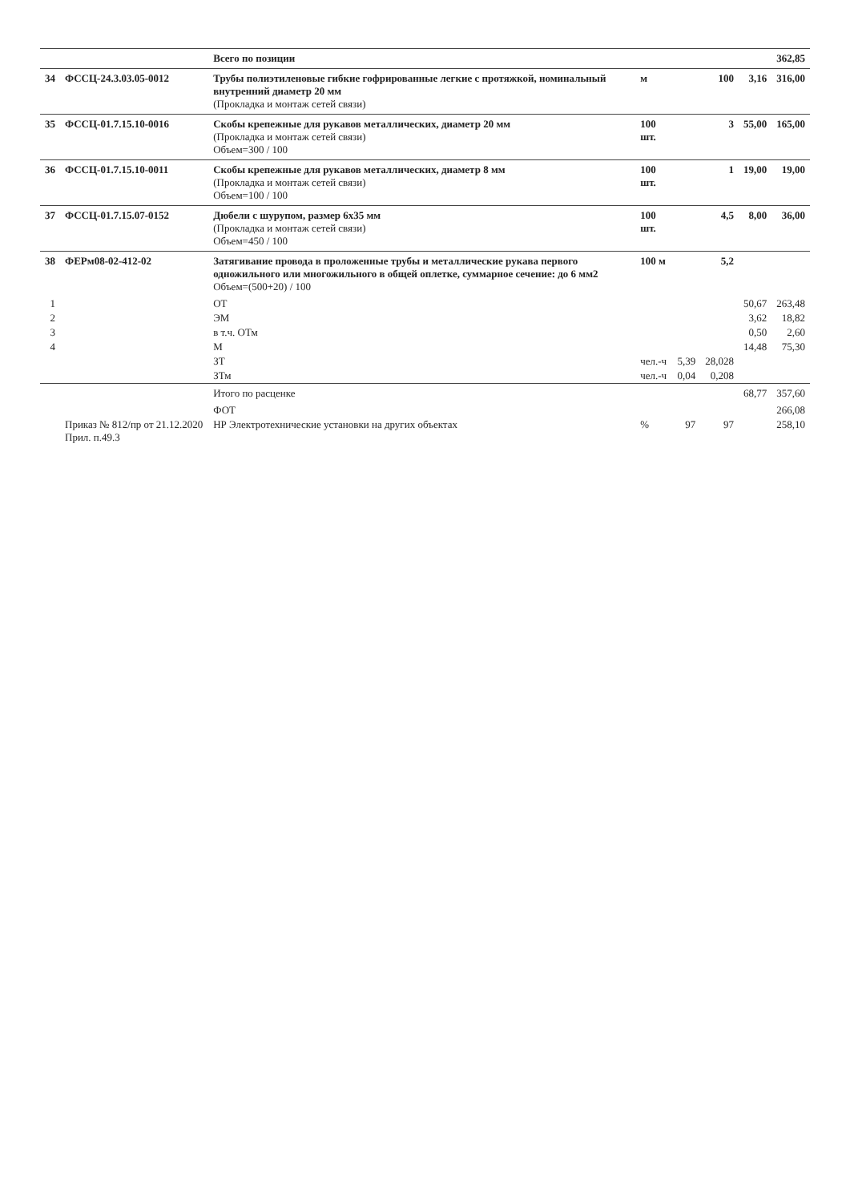| | | Всего по позиции | | | | | 362,85 |
| 34 | ФССЦ-24.3.03.05-0012 | Трубы полиэтиленовые гибкие гофрированные легкие с протяжкой, номинальный внутренний диаметр 20 мм (Прокладка и монтаж сетей связи) | м | | 100 | 3,16 | 316,00 |
| 35 | ФССЦ-01.7.15.10-0016 | Скобы крепежные для рукавов металлических, диаметр 20 мм (Прокладка и монтаж сетей связи) Объем=300 / 100 | 100 шт. | | 3 | 55,00 | 165,00 |
| 36 | ФССЦ-01.7.15.10-0011 | Скобы крепежные для рукавов металлических, диаметр 8 мм (Прокладка и монтаж сетей связи) Объем=100 / 100 | 100 шт. | | 1 | 19,00 | 19,00 |
| 37 | ФССЦ-01.7.15.07-0152 | Дюбели с шурупом, размер 6х35 мм (Прокладка и монтаж сетей связи) Объем=450 / 100 | 100 шт. | | 4,5 | 8,00 | 36,00 |
| 38 | ФЕРм08-02-412-02 | Затягивание провода в проложенные трубы и металлические рукава первого одножильного или многожильного в общей оплетке, суммарное сечение: до 6 мм2 Объем=(500+20) / 100 | 100 м | | 5,2 | | |
| 1 | | ОТ | | | | 50,67 | 263,48 |
| 2 | | ЭМ | | | | 3,62 | 18,82 |
| 3 | | в т.ч. ОТм | | | | 0,50 | 2,60 |
| 4 | | М | | | | 14,48 | 75,30 |
| | | ЗТ | чел.-ч | 5,39 | 28,028 | | |
| | | ЗТм | чел.-ч | 0,04 | 0,208 | | |
| | | Итого по расценке | | | | 68,77 | 357,60 |
| | | ФОТ | | | | | 266,08 |
| | Приказ № 812/пр от 21.12.2020 Прил. п.49.3 | НР Электротехнические установки на других объектах | % | 97 | 97 | | 258,10 |